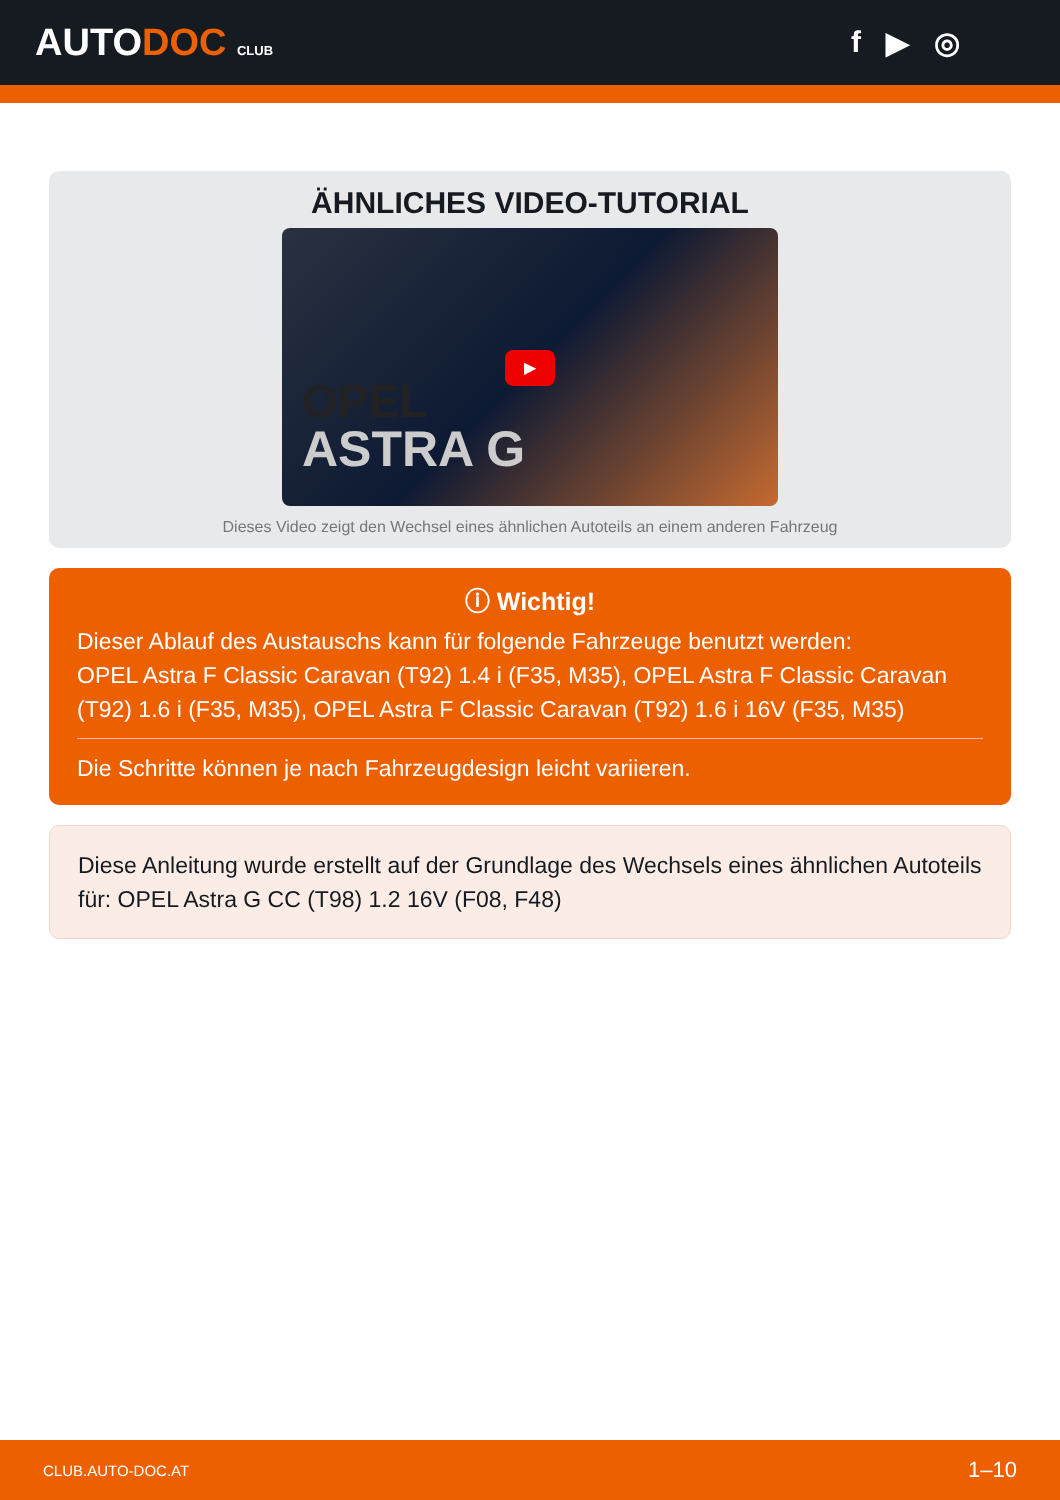AUTODOC CLUB
f ▶ ◎
ÄHNLICHES VIDEO-TUTORIAL
OPEL
ASTRA G
▶
Dieses Video zeigt den Wechsel eines ähnlichen Autoteils an einem anderen Fahrzeug
ⓘ Wichtig!
Dieser Ablauf des Austauschs kann für folgende Fahrzeuge benutzt werden:
OPEL Astra F Classic Caravan (T92) 1.4 i (F35, M35), OPEL Astra F Classic Caravan (T92) 1.6 i (F35, M35), OPEL Astra F Classic Caravan (T92) 1.6 i 16V (F35, M35)
Die Schritte können je nach Fahrzeugdesign leicht variieren.
Diese Anleitung wurde erstellt auf der Grundlage des Wechsels eines ähnlichen Autoteils für: OPEL Astra G CC (T98) 1.2 16V (F08, F48)
CLUB.AUTO-DOC.AT 1–10